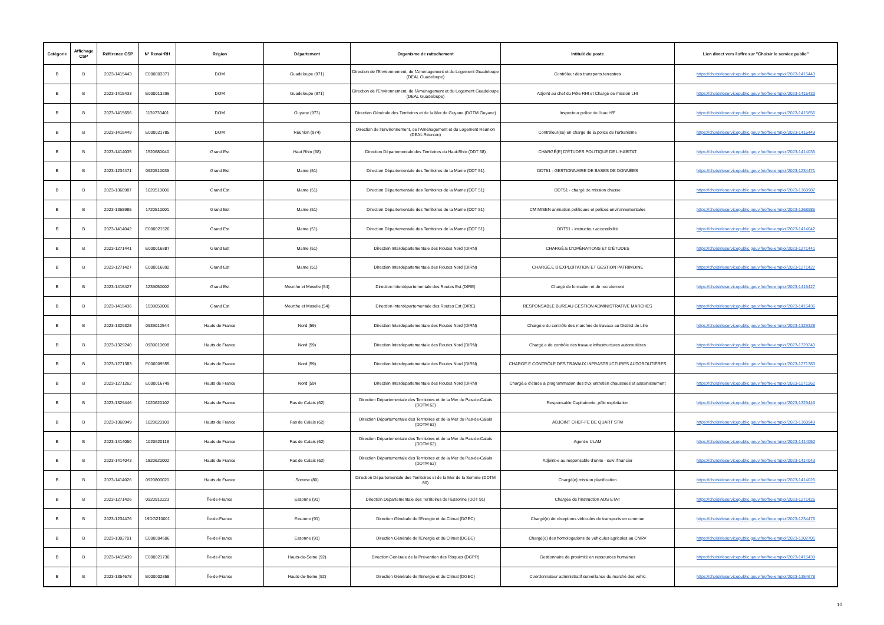| Catégorie | Affichage CSP | Référence CSP | N° RenoirRH | Région | Département | Organisme de rattachement | Intitulé du poste | Lien direct vers l'offre sur "Choisir le service public" |
| --- | --- | --- | --- | --- | --- | --- | --- | --- |
| B | B | 2023-1415443 | E000003371 | DOM | Guadeloupe (971) | Direction de l'Environnement, de l'Aménagement et du Logement Guadeloupe (DEAL Guadeloupe) | Contrôleur des transports terrestres | https://choisirleservicepublic.gouv.fr/offre-emploi/2023-1415443 |
| B | B | 2023-1415433 | E000013299 | DOM | Guadeloupe (971) | Direction de l'Environnement, de l'Aménagement et du Logement Guadeloupe (DEAL Guadeloupe) | Adjoint au chef du Pôle RHI et Chargé de mission LHI | https://choisirleservicepublic.gouv.fr/offre-emploi/2023-1415433 |
| B | B | 2023-1415656 | 1139730401 | DOM | Guyane (973) | Direction Générale des Territoires et de la Mer de Guyane (DGTM Guyane) | Inspecteur police de l'eau H/F | https://choisirleservicepublic.gouv.fr/offre-emploi/2023-1415656 |
| B | B | 2023-1415449 | E000021785 | DOM | Réunion (974) | Direction de l'Environnement, de l'Aménagement et du Logement Réunion (DEAL Réunion) | Contrôleur(se) en charge de la police de l'urbanisme | https://choisirleservicepublic.gouv.fr/offre-emploi/2023-1415449 |
| B | B | 2023-1414035 | 1520680040 | Grand Est | Haut Rhin (68) | Direction Départementale des Territoires du Haut-Rhin (DDT 68) | CHARGÉ(E) D'ÉTUDES POLITIQUE DE L'HABITAT | https://choisirleservicepublic.gouv.fr/offre-emploi/2023-1414035 |
| B | B | 2023-1234471 | 0920510035 | Grand Est | Marne (51) | Direction Départementale des Territoires de la Marne (DDT 51) | DDT51 - GESTIONNAIRE DE BASES DE DONNÉES | https://choisirleservicepublic.gouv.fr/offre-emploi/2023-1234471 |
| B | B | 2023-1368987 | 1020510006 | Grand Est | Marne (51) | Direction Départementale des Territoires de la Marne (DDT 51) | DDT51 - chargé de mission chasse | https://choisirleservicepublic.gouv.fr/offre-emploi/2023-1368987 |
| B | B | 2023-1368985 | 1720510001 | Grand Est | Marne (51) | Direction Départementale des Territoires de la Marne (DDT 51) | CM MISEN animation politiques et polices environnementales | https://choisirleservicepublic.gouv.fr/offre-emploi/2023-1368985 |
| B | B | 2023-1414042 | E000021520 | Grand Est | Marne (51) | Direction Départementale des Territoires de la Marne (DDT 51) | DDT51 - instructeur accessibilité | https://choisirleservicepublic.gouv.fr/offre-emploi/2023-1414042 |
| B | B | 2023-1271441 | E000016887 | Grand Est | Marne (51) | Direction Interdépartementale des Routes Nord (DIRN) | CHARGÉ.E D'OPÉRATIONS ET D'ÉTUDES | https://choisirleservicepublic.gouv.fr/offre-emploi/2023-1271441 |
| B | B | 2023-1271427 | E000016892 | Grand Est | Marne (51) | Direction Interdépartementale des Routes Nord (DIRN) | CHARGÉ.E D'EXPLOITATION ET GESTION PATRIMOINE | https://choisirleservicepublic.gouv.fr/offre-emploi/2023-1271427 |
| B | B | 2023-1415427 | 1239050002 | Grand Est | Meurthe et Moselle (54) | Direction Interdépartementale des Routes Est (DIRE) | Chargé de formation et de recrutement | https://choisirleservicepublic.gouv.fr/offre-emploi/2023-1415427 |
| B | B | 2023-1415436 | 1539050006 | Grand Est | Meurthe et Moselle (54) | Direction Interdépartementale des Routes Est (DIRE) | RESPONSABLE BUREAU GESTION ADMINISTRATIVE MARCHES | https://choisirleservicepublic.gouv.fr/offre-emploi/2023-1415436 |
| B | B | 2023-1329328 | 0939010544 | Hauts de France | Nord (59) | Direction Interdépartementale des Routes Nord (DIRN) | Chargé.e du contrôle des marchés de travaux au District de Lille | https://choisirleservicepublic.gouv.fr/offre-emploi/2023-1329328 |
| B | B | 2023-1329240 | 0939010698 | Hauts de France | Nord (59) | Direction Interdépartementale des Routes Nord (DIRN) | Chargé.e de contrôle des travaux infrastructures autoroutières | https://choisirleservicepublic.gouv.fr/offre-emploi/2023-1329240 |
| B | B | 2023-1271383 | E000009555 | Hauts de France | Nord (59) | Direction Interdépartementale des Routes Nord (DIRN) | CHARGÉ.E CONTRÔLE DES TRAVAUX INFRASTRUCTURES AUTOROUTIÈRES | https://choisirleservicepublic.gouv.fr/offre-emploi/2023-1271383 |
| B | B | 2023-1271262 | E000016749 | Hauts de France | Nord (59) | Direction Interdépartementale des Routes Nord (DIRN) | Chargé.e d'étude & programmation des trvx entretien chaussées et assainissement | https://choisirleservicepublic.gouv.fr/offre-emploi/2023-1271262 |
| B | B | 2023-1329446 | 1020620102 | Hauts de France | Pas de Calais (62) | Direction Départementale des Territoires et de la Mer du Pas-de-Calais (DDTM 62) | Responsable Capitainerie, pôle exploitation | https://choisirleservicepublic.gouv.fr/offre-emploi/2023-1329446 |
| B | B | 2023-1368949 | 1020620109 | Hauts de France | Pas de Calais (62) | Direction Départementale des Territoires et de la Mer du Pas-de-Calais (DDTM 62) | ADJOINT CHEF-FE DE QUART STM | https://choisirleservicepublic.gouv.fr/offre-emploi/2023-1368949 |
| B | B | 2023-1414050 | 1020620118 | Hauts de France | Pas de Calais (62) | Direction Départementale des Territoires et de la Mer du Pas-de-Calais (DDTM 62) | Agent·e ULAM | https://choisirleservicepublic.gouv.fr/offre-emploi/2023-1414050 |
| B | B | 2023-1414043 | 1820620002 | Hauts de France | Pas de Calais (62) | Direction Départementale des Territoires et de la Mer du Pas-de-Calais (DDTM 62) | Adjoint-e au responsable d'unité - suivi financier | https://choisirleservicepublic.gouv.fr/offre-emploi/2023-1414043 |
| B | B | 2023-1414026 | 0920800020 | Hauts de France | Somme (80) | Direction Départementale des Territoires et de la Mer de la Somme (DDTM 80) | Chargé(e) mission planification | https://choisirleservicepublic.gouv.fr/offre-emploi/2023-1414026 |
| B | B | 2023-1271426 | 0920910223 | Île-de-France | Essonne (91) | Direction Départementale des Territoires de l'Essonne (DDT 91) | Chargée de l'instruction ADS ETAT | https://choisirleservicepublic.gouv.fr/offre-emploi/2023-1271426 |
| B | B | 2023-1234476 | 19DG210001 | Île-de-France | Essonne (91) | Direction Générale de l'Energie et du Climat (DGEC) | Chargé(e) de réceptions véhicules de transports en commun | https://choisirleservicepublic.gouv.fr/offre-emploi/2023-1234476 |
| B | B | 2023-1302701 | E000004606 | Île-de-France | Essonne (91) | Direction Générale de l'Energie et du Climat (DGEC) | Chargé(e) des homologations de véhicules agricoles au CNRV | https://choisirleservicepublic.gouv.fr/offre-emploi/2023-1302701 |
| B | B | 2023-1415439 | E000021730 | Île-de-France | Hauts-de-Seine (92) | Direction Générale de la Prévention des Risques (DGPR) | Gestionnaire de proximité en ressources humaines | https://choisirleservicepublic.gouv.fr/offre-emploi/2023-1415439 |
| B | B | 2023-1354678 | E000002858 | Île-de-France | Hauts-de-Seine (92) | Direction Générale de l'Energie et du Climat (DGEC) | Coordonnateur administratif surveillance du marché des véhic | https://choisirleservicepublic.gouv.fr/offre-emploi/2023-1354678 |
10